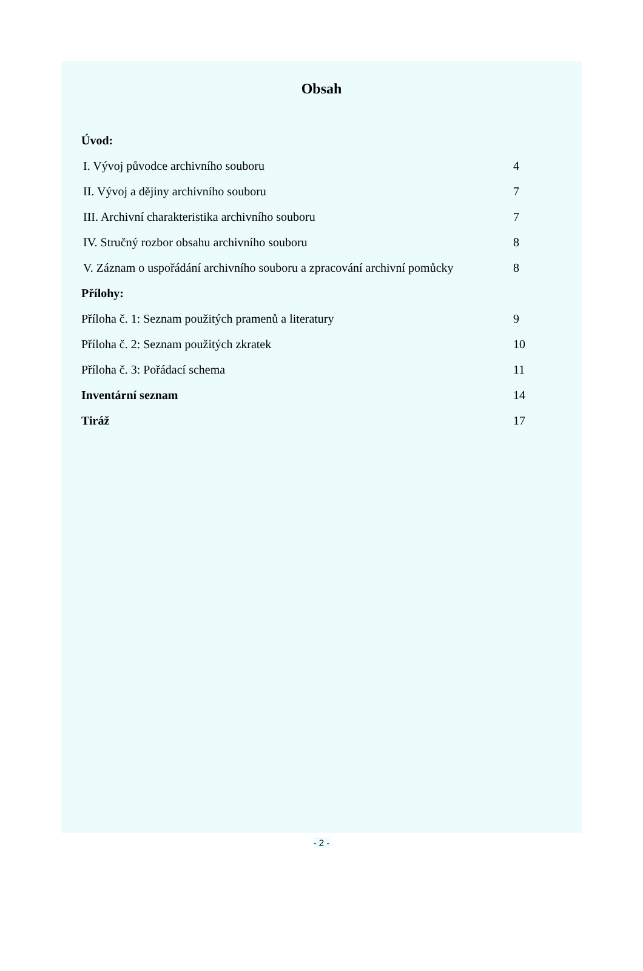Obsah
Úvod:
I. Vývoj původce archivního souboru 4
II. Vývoj a dějiny archivního souboru 7
III. Archivní charakteristika archivního souboru 7
IV. Stručný rozbor obsahu archivního souboru 8
V. Záznam o uspořádání archivního souboru a zpracování archivní pomůcky 8
Přílohy:
Příloha č. 1: Seznam použitých pramenů a literatury 9
Příloha č. 2: Seznam použitých zkratek 10
Příloha č. 3: Pořádací schema 11
Inventární seznam 14
Tiráž 17
- 2 -